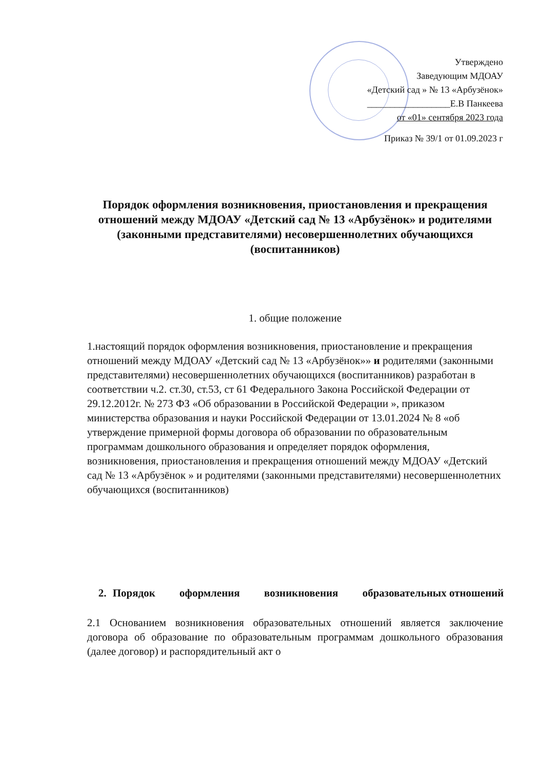Утверждено
Заведующим МДОАУ
«Детский сад » № 13 «Арбузёнок»
__________________Е.В Панкеева
от «01» сентября 2023 года
Приказ № 39/1 от 01.09.2023 г
Порядок оформления возникновения, приостановления и прекращения отношений между МДОАУ «Детский сад № 13 «Арбузёнок» и родителями (законными представителями) несовершеннолетних обучающихся (воспитанников)
1. общие положение
1.настоящий порядок оформления возникновения, приостановление и прекращения отношений между МДОАУ «Детский сад № 13 «Арбузёнок»» и родителями (законными представителями) несовершеннолетних обучающихся (воспитанников) разработан в соответствии ч.2. ст.30, ст.53, ст 61 Федерального Закона Российской Федерации от 29.12.2012г. № 273 ФЗ «Об образовании в Российской Федерации », приказом министерства образования и науки Российской Федерации от 13.01.2024 № 8 «об утверждение примерной формы договора об образовании по образовательным программам дошкольного образования и определяет порядок оформления, возникновения, приостановления и прекращения отношений между МДОАУ «Детский сад № 13 «Арбузёнок » и родителями (законными представителями) несовершеннолетних обучающихся (воспитанников)
2. Порядок оформления возникновения образовательных отношений
2.1 Основанием возникновения образовательных отношений является заключение договора об образование по образовательным программам дошкольного образования (далее договор) и распорядительный акт о